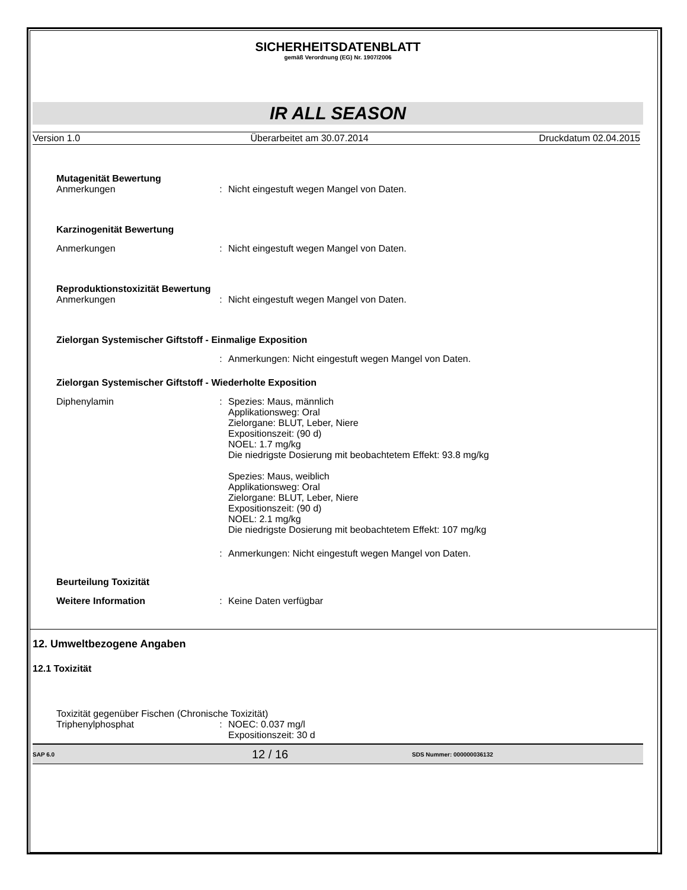SICHERHEITSDATENBLATT
gemäß Verordnung (EG) Nr. 1907/2006
IR ALL SEASON
Version 1.0 Überarbeitet am 30.07.2014 Druckdatum 02.04.2015
Mutagenität Bewertung
Anmerkungen: Nicht eingestuft wegen Mangel von Daten.
Karzinogenität Bewertung
Anmerkungen: Nicht eingestuft wegen Mangel von Daten.
Reproduktionstoxizität Bewertung
Anmerkungen: Nicht eingestuft wegen Mangel von Daten.
Zielorgan Systemischer Giftstoff - Einmalige Exposition
: Anmerkungen: Nicht eingestuft wegen Mangel von Daten.
Zielorgan Systemischer Giftstoff - Wiederholte Exposition
Diphenylamin: Spezies: Maus, männlich
Applikationsweg: Oral
Zielorgane: BLUT, Leber, Niere
Expositionszeit: (90 d)
NOEL: 1.7 mg/kg
Die niedrigste Dosierung mit beobachtetem Effekt: 93.8 mg/kg
Spezies: Maus, weiblich
Applikationsweg: Oral
Zielorgane: BLUT, Leber, Niere
Expositionszeit: (90 d)
NOEL: 2.1 mg/kg
Die niedrigste Dosierung mit beobachtetem Effekt: 107 mg/kg
: Anmerkungen: Nicht eingestuft wegen Mangel von Daten.
Beurteilung Toxizität
Weitere Information: Keine Daten verfügbar
12. Umweltbezogene Angaben
12.1 Toxizität
Toxizität gegenüber Fischen (Chronische Toxizität)
Triphenylphosphat: NOEC: 0.037 mg/l
Expositionszeit: 30 d
SAP 6.0 12 / 16 SDS Nummer: 000000036132